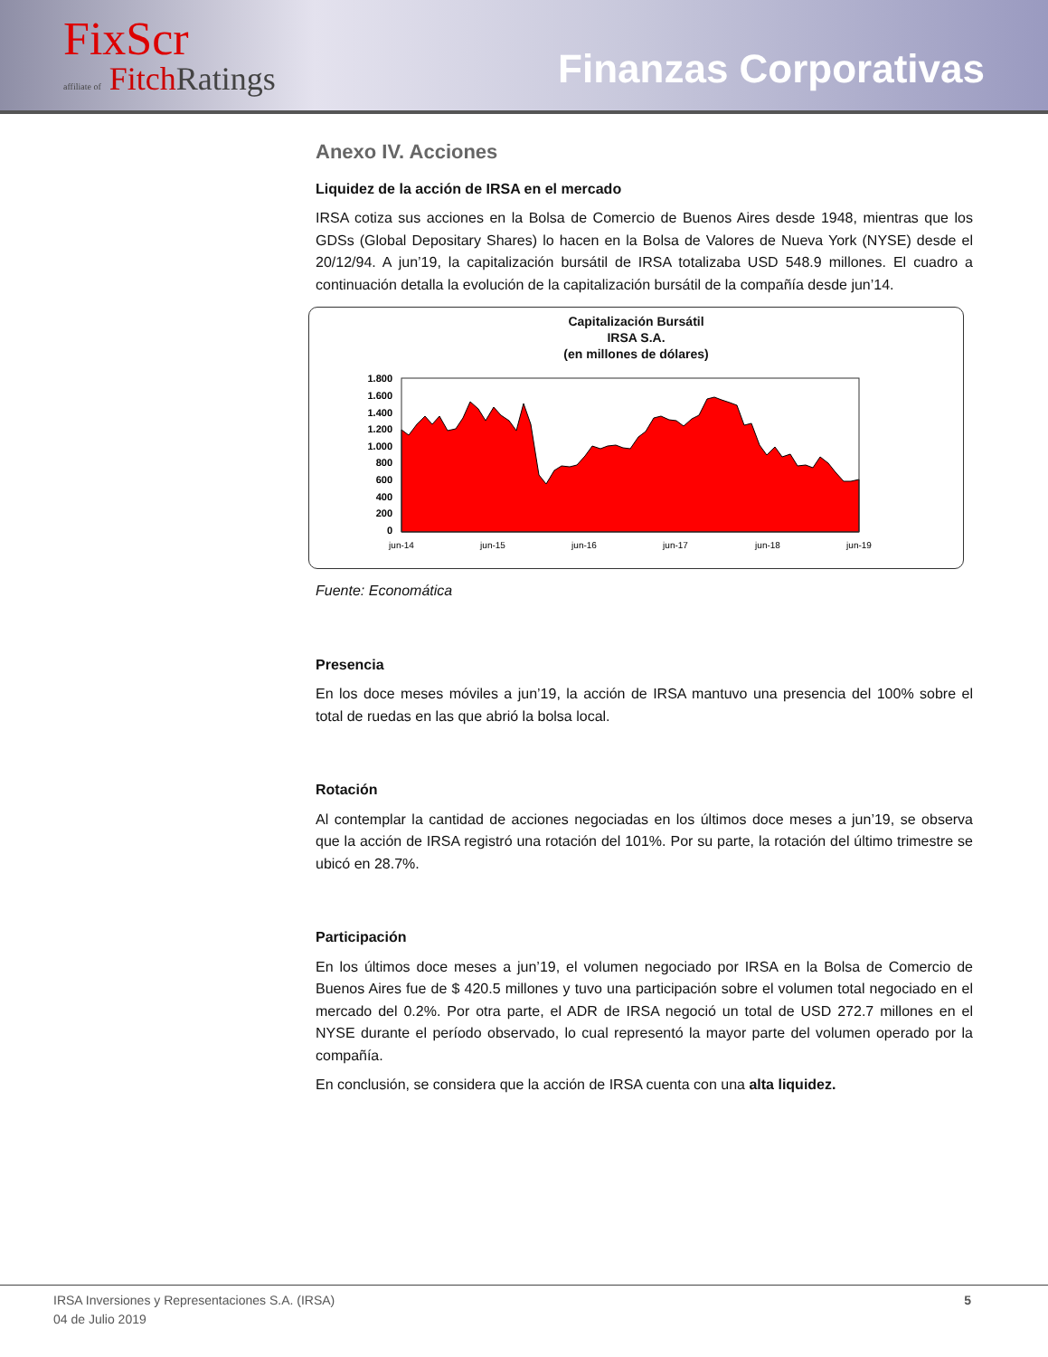FixScr
affiliate of Fitch Ratings
Finanzas Corporativas
Anexo IV. Acciones
Liquidez de la acción de IRSA en el mercado
IRSA cotiza sus acciones en la Bolsa de Comercio de Buenos Aires desde 1948, mientras que los GDSs (Global Depositary Shares) lo hacen en la Bolsa de Valores de Nueva York (NYSE) desde el 20/12/94. A jun’19, la capitalización bursátil de IRSA totalizaba USD 548.9 millones. El cuadro a continuación detalla la evolución de la capitalización bursátil de la compañía desde jun’14.
Capitalización Bursátil
IRSA S.A.
(en millones de dólares)
1.800
1.600
1.400
1.200
1.000
800
600
400
200
0
jun-14
jun-15
jun-16
jun-17
jun-18
jun-19
Fuente: Economática
Presencia
En los doce meses móviles a jun’19, la acción de IRSA mantuvo una presencia del 100% sobre el total de ruedas en las que abrió la bolsa local.
Rotación
Al contemplar la cantidad de acciones negociadas en los últimos doce meses a jun’19, se observa que la acción de IRSA registró una rotación del 101%. Por su parte, la rotación del último trimestre se ubicó en 28.7%.
Participación
En los últimos doce meses a jun’19, el volumen negociado por IRSA en la Bolsa de Comercio de Buenos Aires fue de $ 420.5 millones y tuvo una participación sobre el volumen total negociado en el mercado del 0.2%. Por otra parte, el ADR de IRSA negoció un total de USD 272.7 millones en el NYSE durante el período observado, lo cual representó la mayor parte del volumen operado por la compañía.
En conclusión, se considera que la acción de IRSA cuenta con una alta liquidez.
IRSA Inversiones y Representaciones S.A. (IRSA)
04 de Julio 2019
5